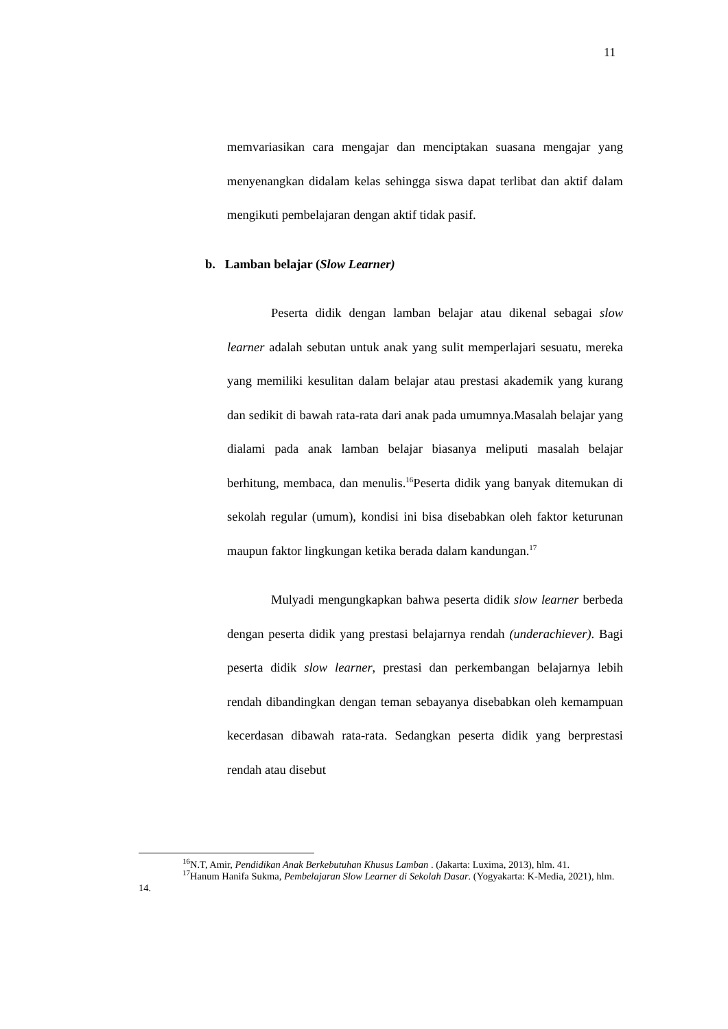11
memvariasikan cara mengajar dan menciptakan suasana mengajar yang menyenangkan didalam kelas sehingga siswa dapat terlibat dan aktif dalam mengikuti pembelajaran dengan aktif tidak pasif.
b. Lamban belajar (Slow Learner)
Peserta didik dengan lamban belajar atau dikenal sebagai slow learner adalah sebutan untuk anak yang sulit memperlajari sesuatu, mereka yang memiliki kesulitan dalam belajar atau prestasi akademik yang kurang dan sedikit di bawah rata-rata dari anak pada umumnya.Masalah belajar yang dialami pada anak lamban belajar biasanya meliputi masalah belajar berhitung, membaca, dan menulis.<sup>16</sup>Peserta didik yang banyak ditemukan di sekolah regular (umum), kondisi ini bisa disebabkan oleh faktor keturunan maupun faktor lingkungan ketika berada dalam kandungan.<sup>17</sup>
Mulyadi mengungkapkan bahwa peserta didik slow learner berbeda dengan peserta didik yang prestasi belajarnya rendah (underachiever). Bagi peserta didik slow learner, prestasi dan perkembangan belajarnya lebih rendah dibandingkan dengan teman sebayanya disebabkan oleh kemampuan kecerdasan dibawah rata-rata. Sedangkan peserta didik yang berprestasi rendah atau disebut
<sup>16</sup>N.T, Amir, Pendidikan Anak Berkebutuhan Khusus Lamban . (Jakarta: Luxima, 2013), hlm. 41.
<sup>17</sup> Hanum Hanifa Sukma, Pembelajaran Slow Learner di Sekolah Dasar. (Yogyakarta: K-Media, 2021), hlm. 14.